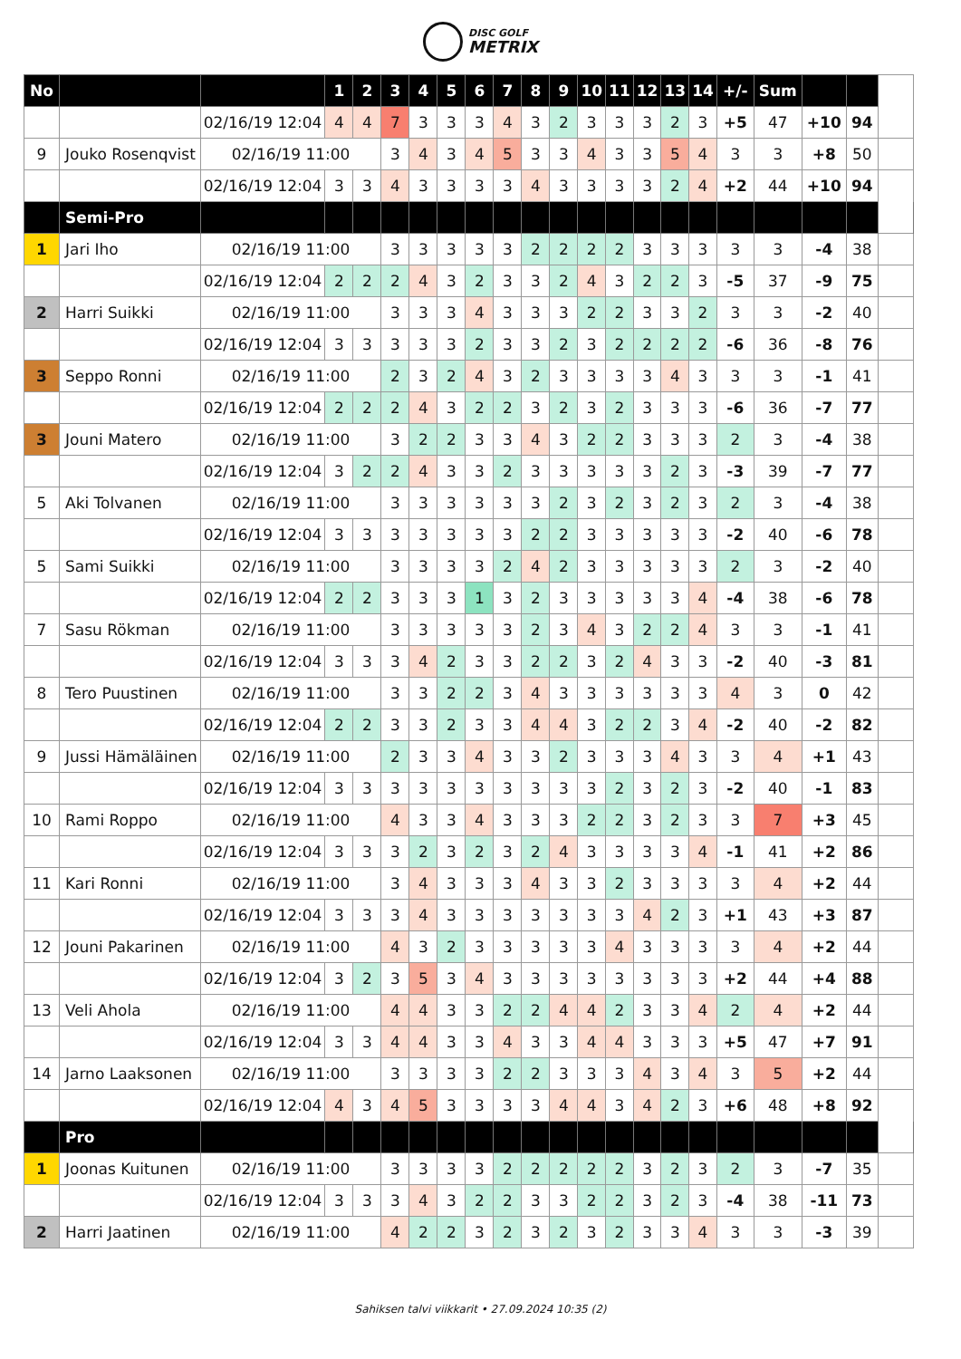DISC GOLF METRIX
| No | | | 1 | 2 | 3 | 4 | 5 | 6 | 7 | 8 | 9 | 10 | 11 | 12 | 13 | 14 | +/- | Sum | | | |
| --- | --- | --- | --- | --- | --- | --- | --- | --- | --- | --- | --- | --- | --- | --- | --- | --- | --- | --- | --- | --- | --- |
| | | 02/16/19 12:04 | 4 | 4 | 7 | 3 | 3 | 3 | 4 | 3 | 2 | 3 | 3 | 3 | 2 | 3 | +5 | 47 | +10 | 94 | |
| 9 | Jouko Rosenqvist | 02/16/19 11:00 | | | 3 | 4 | 3 | 4 | 5 | 3 | 3 | 4 | 3 | 3 | 5 | 4 | 3 | 3 | +8 | 50 | |
| | | 02/16/19 12:04 | 3 | 3 | 4 | 3 | 3 | 3 | 3 | 4 | 3 | 3 | 3 | 3 | 2 | 4 | +2 | 44 | +10 | 94 | |
| | Semi-Pro | | | | | | | | | | | | | | | | | | | | |
| 1 | Jari Iho | 02/16/19 11:00 | | | 3 | 3 | 3 | 3 | 3 | 2 | 2 | 2 | 2 | 3 | 3 | 3 | 3 | 3 | -4 | 38 | |
| | | 02/16/19 12:04 | 2 | 2 | 2 | 4 | 3 | 2 | 3 | 3 | 2 | 4 | 3 | 2 | 2 | 3 | -5 | 37 | -9 | 75 | |
| 2 | Harri Suikki | 02/16/19 11:00 | | | 3 | 3 | 3 | 4 | 3 | 3 | 3 | 2 | 2 | 3 | 3 | 2 | 3 | 3 | -2 | 40 | |
| | | 02/16/19 12:04 | 3 | 3 | 3 | 3 | 3 | 2 | 3 | 3 | 2 | 3 | 2 | 2 | 2 | 2 | -6 | 36 | -8 | 76 | |
| 3 | Seppo Ronni | 02/16/19 11:00 | | | 2 | 3 | 2 | 4 | 3 | 2 | 3 | 3 | 3 | 3 | 4 | 3 | 3 | 3 | -1 | 41 | |
| | | 02/16/19 12:04 | 2 | 2 | 2 | 4 | 3 | 2 | 2 | 3 | 2 | 3 | 2 | 3 | 3 | 3 | -6 | 36 | -7 | 77 | |
| 3 | Jouni Matero | 02/16/19 11:00 | | | 3 | 2 | 2 | 3 | 3 | 4 | 3 | 2 | 2 | 3 | 3 | 3 | 2 | 3 | -4 | 38 | |
| | | 02/16/19 12:04 | 3 | 2 | 2 | 4 | 3 | 3 | 2 | 3 | 3 | 3 | 3 | 3 | 2 | 3 | -3 | 39 | -7 | 77 | |
| 5 | Aki Tolvanen | 02/16/19 11:00 | | | 3 | 3 | 3 | 3 | 3 | 3 | 2 | 3 | 2 | 3 | 2 | 3 | 2 | 3 | -4 | 38 | |
| | | 02/16/19 12:04 | 3 | 3 | 3 | 3 | 3 | 3 | 3 | 2 | 2 | 3 | 3 | 3 | 3 | 3 | -2 | 40 | -6 | 78 | |
| 5 | Sami Suikki | 02/16/19 11:00 | | | 3 | 3 | 3 | 3 | 2 | 4 | 2 | 3 | 3 | 3 | 3 | 3 | 2 | 3 | -2 | 40 | |
| | | 02/16/19 12:04 | 2 | 2 | 3 | 3 | 3 | 1 | 3 | 2 | 3 | 3 | 3 | 3 | 3 | 4 | -4 | 38 | -6 | 78 | |
| 7 | Sasu Rökman | 02/16/19 11:00 | | | 3 | 3 | 3 | 3 | 3 | 2 | 3 | 4 | 3 | 2 | 2 | 4 | 3 | 3 | -1 | 41 | |
| | | 02/16/19 12:04 | 3 | 3 | 3 | 4 | 2 | 3 | 3 | 2 | 2 | 3 | 2 | 4 | 3 | 3 | -2 | 40 | -3 | 81 | |
| 8 | Tero Puustinen | 02/16/19 11:00 | | | 3 | 3 | 2 | 2 | 3 | 4 | 3 | 3 | 3 | 3 | 3 | 3 | 4 | 3 | 0 | 42 | |
| | | 02/16/19 12:04 | 2 | 2 | 3 | 3 | 2 | 3 | 3 | 4 | 4 | 3 | 2 | 2 | 3 | 4 | -2 | 40 | -2 | 82 | |
| 9 | Jussi Hämäläinen | 02/16/19 11:00 | | | 2 | 3 | 3 | 4 | 3 | 3 | 2 | 3 | 3 | 3 | 4 | 3 | 3 | 4 | +1 | 43 | |
| | | 02/16/19 12:04 | 3 | 3 | 3 | 3 | 3 | 3 | 3 | 3 | 3 | 3 | 2 | 3 | 2 | 3 | -2 | 40 | -1 | 83 | |
| 10 | Rami Roppo | 02/16/19 11:00 | | | 4 | 3 | 3 | 4 | 3 | 3 | 3 | 2 | 2 | 3 | 2 | 3 | 3 | 7 | +3 | 45 | |
| | | 02/16/19 12:04 | 3 | 3 | 3 | 2 | 3 | 2 | 3 | 2 | 4 | 3 | 3 | 3 | 3 | 4 | -1 | 41 | +2 | 86 | |
| 11 | Kari Ronni | 02/16/19 11:00 | | | 3 | 4 | 3 | 3 | 3 | 4 | 3 | 3 | 2 | 3 | 3 | 3 | 3 | 4 | +2 | 44 | |
| | | 02/16/19 12:04 | 3 | 3 | 3 | 4 | 3 | 3 | 3 | 3 | 3 | 3 | 3 | 4 | 2 | 3 | +1 | 43 | +3 | 87 | |
| 12 | Jouni Pakarinen | 02/16/19 11:00 | | | 4 | 3 | 2 | 3 | 3 | 3 | 3 | 3 | 4 | 3 | 3 | 3 | 3 | 4 | +2 | 44 | |
| | | 02/16/19 12:04 | 3 | 2 | 3 | 5 | 3 | 4 | 3 | 3 | 3 | 3 | 3 | 3 | 3 | 3 | +2 | 44 | +4 | 88 | |
| 13 | Veli Ahola | 02/16/19 11:00 | | | 4 | 4 | 3 | 3 | 2 | 2 | 4 | 4 | 2 | 3 | 3 | 4 | 2 | 4 | +2 | 44 | |
| | | 02/16/19 12:04 | 3 | 3 | 4 | 4 | 3 | 3 | 4 | 3 | 3 | 4 | 4 | 3 | 3 | 3 | +5 | 47 | +7 | 91 | |
| 14 | Jarno Laaksonen | 02/16/19 11:00 | | | 3 | 3 | 3 | 3 | 2 | 2 | 3 | 3 | 3 | 4 | 3 | 4 | 3 | 5 | +2 | 44 | |
| | | 02/16/19 12:04 | 4 | 3 | 4 | 5 | 3 | 3 | 3 | 3 | 4 | 4 | 3 | 4 | 2 | 3 | +6 | 48 | +8 | 92 | |
| | Pro | | | | | | | | | | | | | | | | | | | | |
| 1 | Joonas Kuitunen | 02/16/19 11:00 | | | 3 | 3 | 3 | 3 | 2 | 2 | 2 | 2 | 2 | 3 | 2 | 3 | 2 | 3 | -7 | 35 | |
| | | 02/16/19 12:04 | 3 | 3 | 3 | 4 | 3 | 2 | 2 | 3 | 3 | 2 | 2 | 3 | 2 | 3 | -4 | 38 | -11 | 73 | |
| 2 | Harri Jaatinen | 02/16/19 11:00 | | | 4 | 2 | 2 | 3 | 2 | 3 | 2 | 3 | 2 | 3 | 3 | 4 | 3 | 3 | -3 | 39 | |
Sahiksen talvi viikkarit • 27.09.2024 10:35 (2)